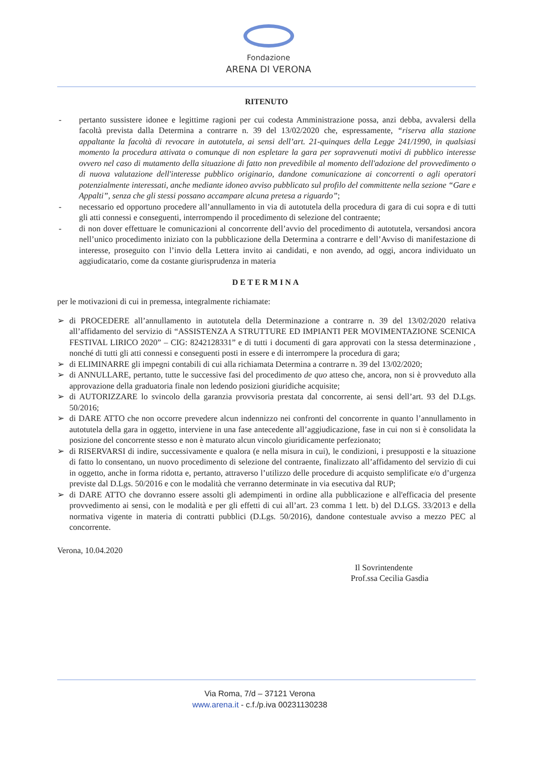Fondazione
ARENA DI VERONA
RITENUTO
- pertanto sussistere idonee e legittime ragioni per cui codesta Amministrazione possa, anzi debba, avvalersi della facoltà prevista dalla Determina a contrarre n. 39 del 13/02/2020 che, espressamente, “riserva alla stazione appaltante la facoltà di revocare in autotutela, ai sensi dell’art. 21-quinques della Legge 241/1990, in qualsiasi momento la procedura attivata o comunque di non espletare la gara per sopravvenuti motivi di pubblico interesse ovvero nel caso di mutamento della situazione di fatto non prevedibile al momento dell'adozione del provvedimento o di nuova valutazione dell'interesse pubblico originario, dandone comunicazione ai concorrenti o agli operatori potenzialmente interessati, anche mediante idoneo avviso pubblicato sul profilo del committente nella sezione “Gare e Appalti”, senza che gli stessi possano accampare alcuna pretesa a riguardo”;
- necessario ed opportuno procedere all’annullamento in via di autotutela della procedura di gara di cui sopra e di tutti gli atti connessi e conseguenti, interrompendo il procedimento di selezione del contraente;
- di non dover effettuare le comunicazioni al concorrente dell’avvio del procedimento di autotutela, versandosi ancora nell’unico procedimento iniziato con la pubblicazione della Determina a contrarre e dell’Avviso di manifestazione di interesse, proseguito con l’invio della Lettera invito ai candidati, e non avendo, ad oggi, ancora individuato un aggiudicatario, come da costante giurisprudenza in materia
DETERMINA
per le motivazioni di cui in premessa, integralmente richiamate:
➢ di PROCEDERE all’annullamento in autotutela della Determinazione a contrarre n. 39 del 13/02/2020 relativa all’affidamento del servizio di “ASSISTENZA A STRUTTURE ED IMPIANTI PER MOVIMENTAZIONE SCENICA FESTIVAL LIRICO 2020” – CIG: 8242128331” e di tutti i documenti di gara approvati con la stessa determinazione , nonché di tutti gli atti connessi e conseguenti posti in essere e di interrompere la procedura di gara;
➢ di ELIMINARRE gli impegni contabili di cui alla richiamata Determina a contrarre n. 39 del 13/02/2020;
➢ di ANNULLARE, pertanto, tutte le successive fasi del procedimento de quo atteso che, ancora, non si è provveduto alla approvazione della graduatoria finale non ledendo posizioni giuridiche acquisite;
➢ di AUTORIZZARE lo svincolo della garanzia provvisoria prestata dal concorrente, ai sensi dell’art. 93 del D.Lgs. 50/2016;
➢ di DARE ATTO che non occorre prevedere alcun indennizzo nei confronti del concorrente in quanto l’annullamento in autotutela della gara in oggetto, interviene in una fase antecedente all’aggiudicazione, fase in cui non si è consolidata la posizione del concorrente stesso e non è maturato alcun vincolo giuridicamente perfezionato;
➢ di RISERVARSI di indire, successivamente e qualora (e nella misura in cui), le condizioni, i presupposti e la situazione di fatto lo consentano, un nuovo procedimento di selezione del contraente, finalizzato all’affidamento del servizio di cui in oggetto, anche in forma ridotta e, pertanto, attraverso l’utilizzo delle procedure di acquisto semplificate e/o d’urgenza previste dal D.Lgs. 50/2016 e con le modalità che verranno determinate in via esecutiva dal RUP;
➢ di DARE ATTO che dovranno essere assolti gli adempimenti in ordine alla pubblicazione e all'efficacia del presente provvedimento ai sensi, con le modalità e per gli effetti di cui all’art. 23 comma 1 lett. b) del D.LGS. 33/2013 e della normativa vigente in materia di contratti pubblici (D.Lgs. 50/2016), dandone contestuale avviso a mezzo PEC al concorrente.
Verona, 10.04.2020
Il Sovrintendente
Prof.ssa Cecilia Gasdia
Via Roma, 7/d – 37121 Verona
www.arena.it - c.f./p.iva 00231130238